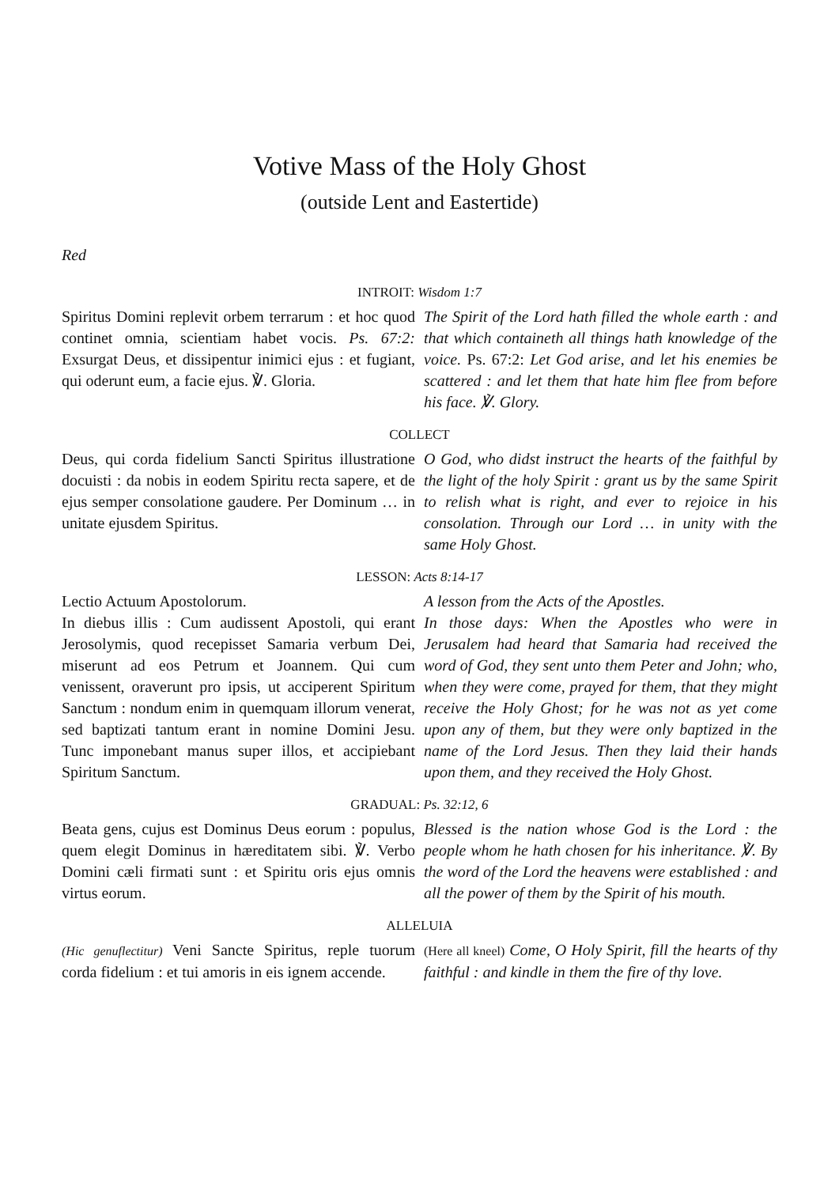Votive Mass of the Holy Ghost
(outside Lent and Eastertide)
Red
INTROIT: Wisdom 1:7
Spiritus Domini replevit orbem terrarum : et hoc quod continet omnia, scientiam habet vocis. Ps. 67:2: Exsurgat Deus, et dissipentur inimici ejus : et fugiant, qui oderunt eum, a facie ejus. ℣. Gloria.
The Spirit of the Lord hath filled the whole earth : and that which containeth all things hath knowledge of the voice. Ps. 67:2: Let God arise, and let his enemies be scattered : and let them that hate him flee from before his face. ℣. Glory.
COLLECT
Deus, qui corda fidelium Sancti Spiritus illustratione docuisti : da nobis in eodem Spiritu recta sapere, et de ejus semper consolatione gaudere. Per Dominum … in unitate ejusdem Spiritus.
O God, who didst instruct the hearts of the faithful by the light of the holy Spirit : grant us by the same Spirit to relish what is right, and ever to rejoice in his consolation. Through our Lord … in unity with the same Holy Ghost.
LESSON: Acts 8:14-17
Lectio Actuum Apostolorum.
In diebus illis : Cum audissent Apostoli, qui erant Jerosolymis, quod recepisset Samaria verbum Dei, miserunt ad eos Petrum et Joannem. Qui cum venissent, oraverunt pro ipsis, ut acciperent Spiritum Sanctum : nondum enim in quemquam illorum venerat, sed baptizati tantum erant in nomine Domini Jesu. Tunc imponebant manus super illos, et accipiebant Spiritum Sanctum.
A lesson from the Acts of the Apostles.
In those days: When the Apostles who were in Jerusalem had heard that Samaria had received the word of God, they sent unto them Peter and John; who, when they were come, prayed for them, that they might receive the Holy Ghost; for he was not as yet come upon any of them, but they were only baptized in the name of the Lord Jesus. Then they laid their hands upon them, and they received the Holy Ghost.
GRADUAL: Ps. 32:12, 6
Beata gens, cujus est Dominus Deus eorum : populus, quem elegit Dominus in hæreditatem sibi. ℣. Verbo Domini cæli firmati sunt : et Spiritu oris ejus omnis virtus eorum.
Blessed is the nation whose God is the Lord : the people whom he hath chosen for his inheritance. ℣. By the word of the Lord the heavens were established : and all the power of them by the Spirit of his mouth.
ALLELUIA
(Hic genuflectitur) Veni Sancte Spiritus, reple tuorum corda fidelium : et tui amoris in eis ignem accende.
(Here all kneel) Come, O Holy Spirit, fill the hearts of thy faithful : and kindle in them the fire of thy love.